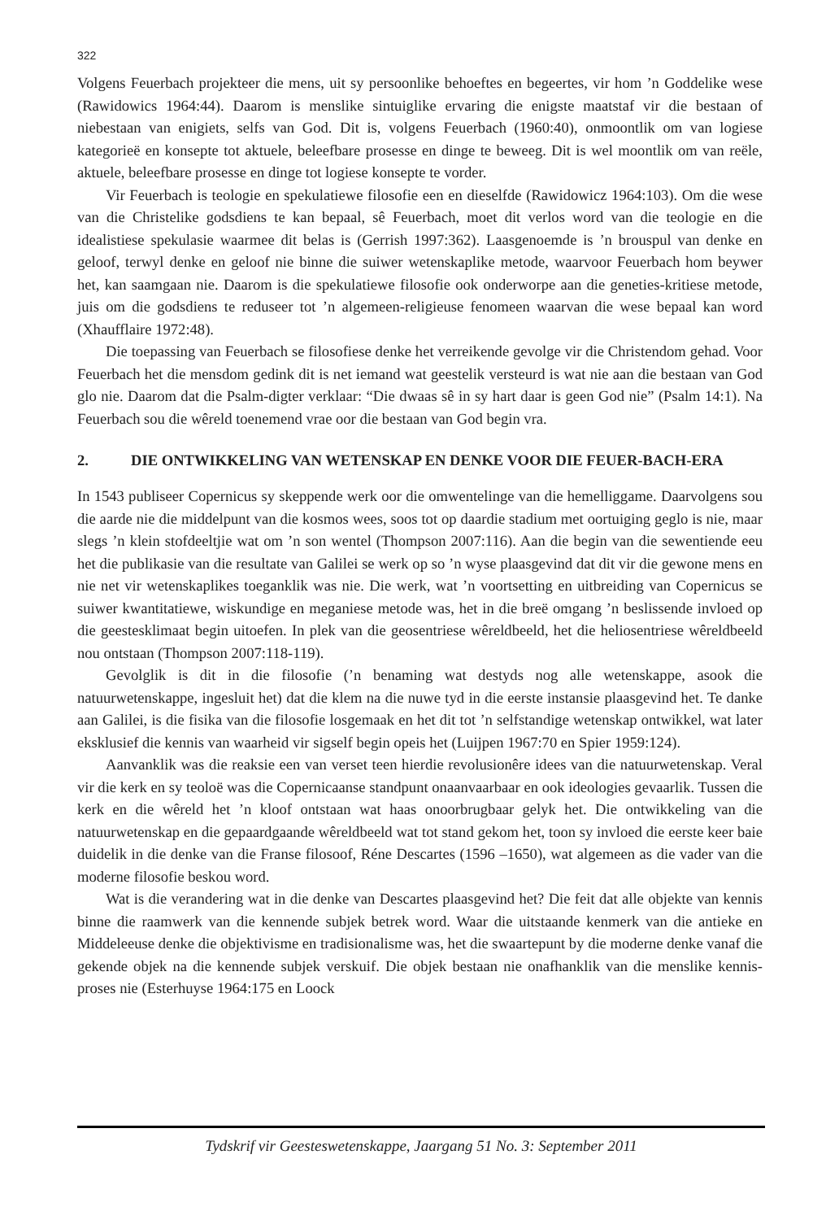322
Volgens Feuerbach projekteer die mens, uit sy persoonlike behoeftes en begeertes, vir hom ’n Goddelike wese (Rawidowics 1964:44). Daarom is menslike sintuiglike ervaring die enigste maatstaf vir die bestaan of niebestaan van enigiets, selfs van God. Dit is, volgens Feuerbach (1960:40), onmoontlik om van logiese kategorieë en konsepte tot aktuele, beleefbare prosesse en dinge te beweeg. Dit is wel moontlik om van reële, aktuele, beleefbare prosesse en dinge tot logiese konsepte te vorder.
Vir Feuerbach is teologie en spekulatiewe filosofie een en dieselfde (Rawidowicz 1964:103). Om die wese van die Christelike godsdiens te kan bepaal, sê Feuerbach, moet dit verlos word van die teologie en die idealistiese spekulasie waarmee dit belas is (Gerrish 1997:362). Laasgenoemde is ’n brouspul van denke en geloof, terwyl denke en geloof nie binne die suiwer wetenskaplike metode, waarvoor Feuerbach hom beywer het, kan saamgaan nie. Daarom is die spekulatiewe filosofie ook onderworpe aan die geneties-kritiese metode, juis om die godsdiens te reduseer tot ’n algemeen-religieuse fenomeen waarvan die wese bepaal kan word (Xhaufflaire 1972:48).
Die toepassing van Feuerbach se filosofiese denke het verreikende gevolge vir die Christendom gehad. Voor Feuerbach het die mensdom gedink dit is net iemand wat geestelik versteurd is wat nie aan die bestaan van God glo nie. Daarom dat die Psalm-digter verklaar: “Die dwaas sê in sy hart daar is geen God nie” (Psalm 14:1). Na Feuerbach sou die wêreld toenemend vrae oor die bestaan van God begin vra.
2. DIE ONTWIKKELING VAN WETENSKAP EN DENKE VOOR DIE FEUER-BACH-ERA
In 1543 publiseer Copernicus sy skeppende werk oor die omwentelinge van die hemelliggame. Daarvolgens sou die aarde nie die middelpunt van die kosmos wees, soos tot op daardie stadium met oortuiging geglo is nie, maar slegs ’n klein stofdeeltjie wat om ’n son wentel (Thompson 2007:116). Aan die begin van die sewentiende eeu het die publikasie van die resultate van Galilei se werk op so ’n wyse plaasgevind dat dit vir die gewone mens en nie net vir wetenskaplikes toeganklik was nie. Die werk, wat ’n voortsetting en uitbreiding van Copernicus se suiwer kwantitatiewe, wiskundige en meganiese metode was, het in die breë omgang ’n beslissende invloed op die geestesklimaat begin uitoefen. In plek van die geosentriese wêreldbeeld, het die heliosentriese wêreldbeeld nou ontstaan (Thompson 2007:118-119).
Gevolglik is dit in die filosofie (’n benaming wat destyds nog alle wetenskappe, asook die natuurwetenskappe, ingesluit het) dat die klem na die nuwe tyd in die eerste instansie plaasgevind het. Te danke aan Galilei, is die fisika van die filosofie losgemaak en het dit tot ’n selfstandige wetenskap ontwikkel, wat later eksklusief die kennis van waarheid vir sigself begin opeis het (Luijpen 1967:70 en Spier 1959:124).
Aanvanklik was die reaksie een van verset teen hierdie revolusionêre idees van die natuurwetenskap. Veral vir die kerk en sy teoloë was die Copernicaanse standpunt onaanvaarbaar en ook ideologies gevaarlik. Tussen die kerk en die wêreld het ’n kloof ontstaan wat haas onoorbrugbaar gelyk het. Die ontwikkeling van die natuurwetenskap en die gepaardgaande wêreldbeeld wat tot stand gekom het, toon sy invloed die eerste keer baie duidelik in die denke van die Franse filosoof, Réne Descartes (1596 –1650), wat algemeen as die vader van die moderne filosofie beskou word.
Wat is die verandering wat in die denke van Descartes plaasgevind het? Die feit dat alle objekte van kennis binne die raamwerk van die kennende subjek betrek word. Waar die uitstaande kenmerk van die antieke en Middeleeuse denke die objektivisme en tradisionalisme was, het die swaartepunt by die moderne denke vanaf die gekende objek na die kennende subjek verskuif. Die objek bestaan nie onafhanklik van die menslike kennis-proses nie (Esterhuyse 1964:175 en Loock
Tydskrif vir Geesteswetenskappe, Jaargang 51 No. 3: September 2011